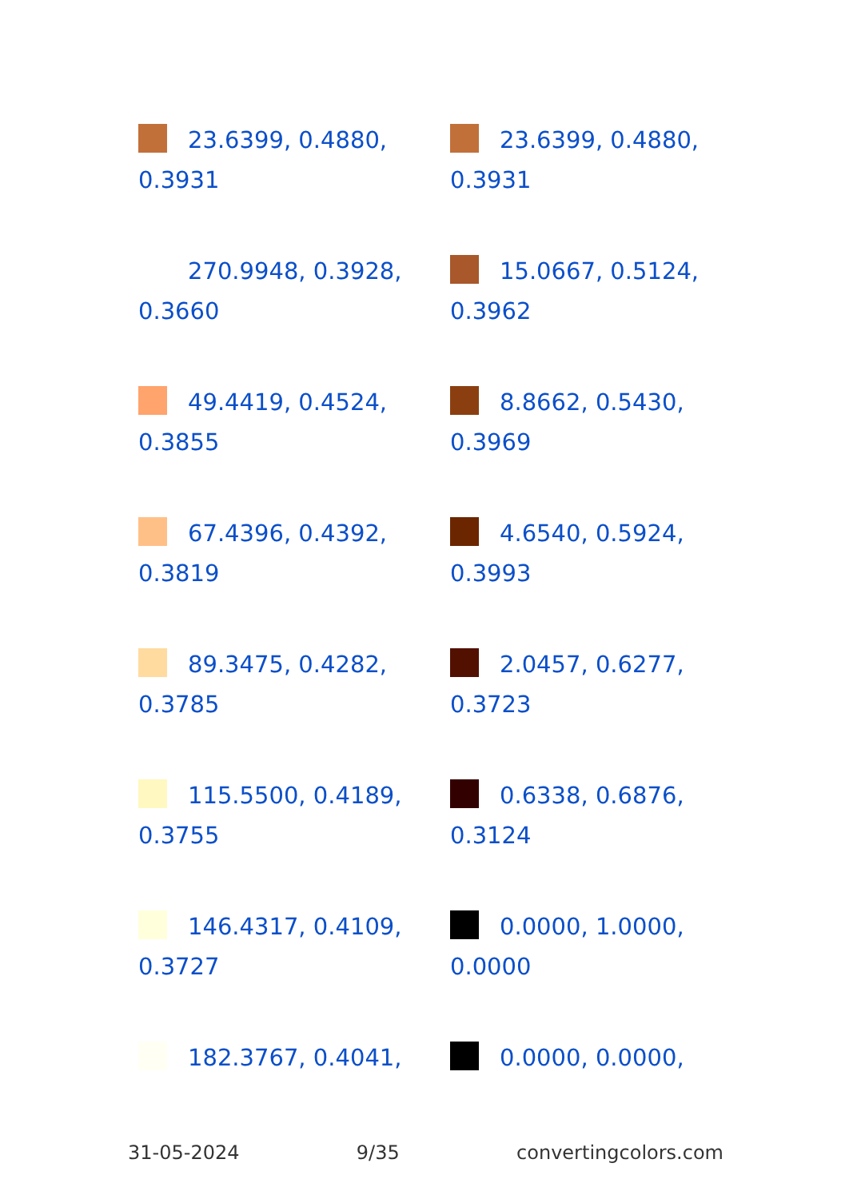23.6399, 0.4880, 0.3931
23.6399, 0.4880, 0.3931
270.9948, 0.3928, 0.3660
15.0667, 0.5124, 0.3962
49.4419, 0.4524, 0.3855
8.8662, 0.5430, 0.3969
67.4396, 0.4392, 0.3819
4.6540, 0.5924, 0.3993
89.3475, 0.4282, 0.3785
2.0457, 0.6277, 0.3723
115.5500, 0.4189, 0.3755
0.6338, 0.6876, 0.3124
146.4317, 0.4109, 0.3727
0.0000, 1.0000, 0.0000
182.3767, 0.4041,
0.0000, 0.0000,
31-05-2024 9/35 convertingcolors.com